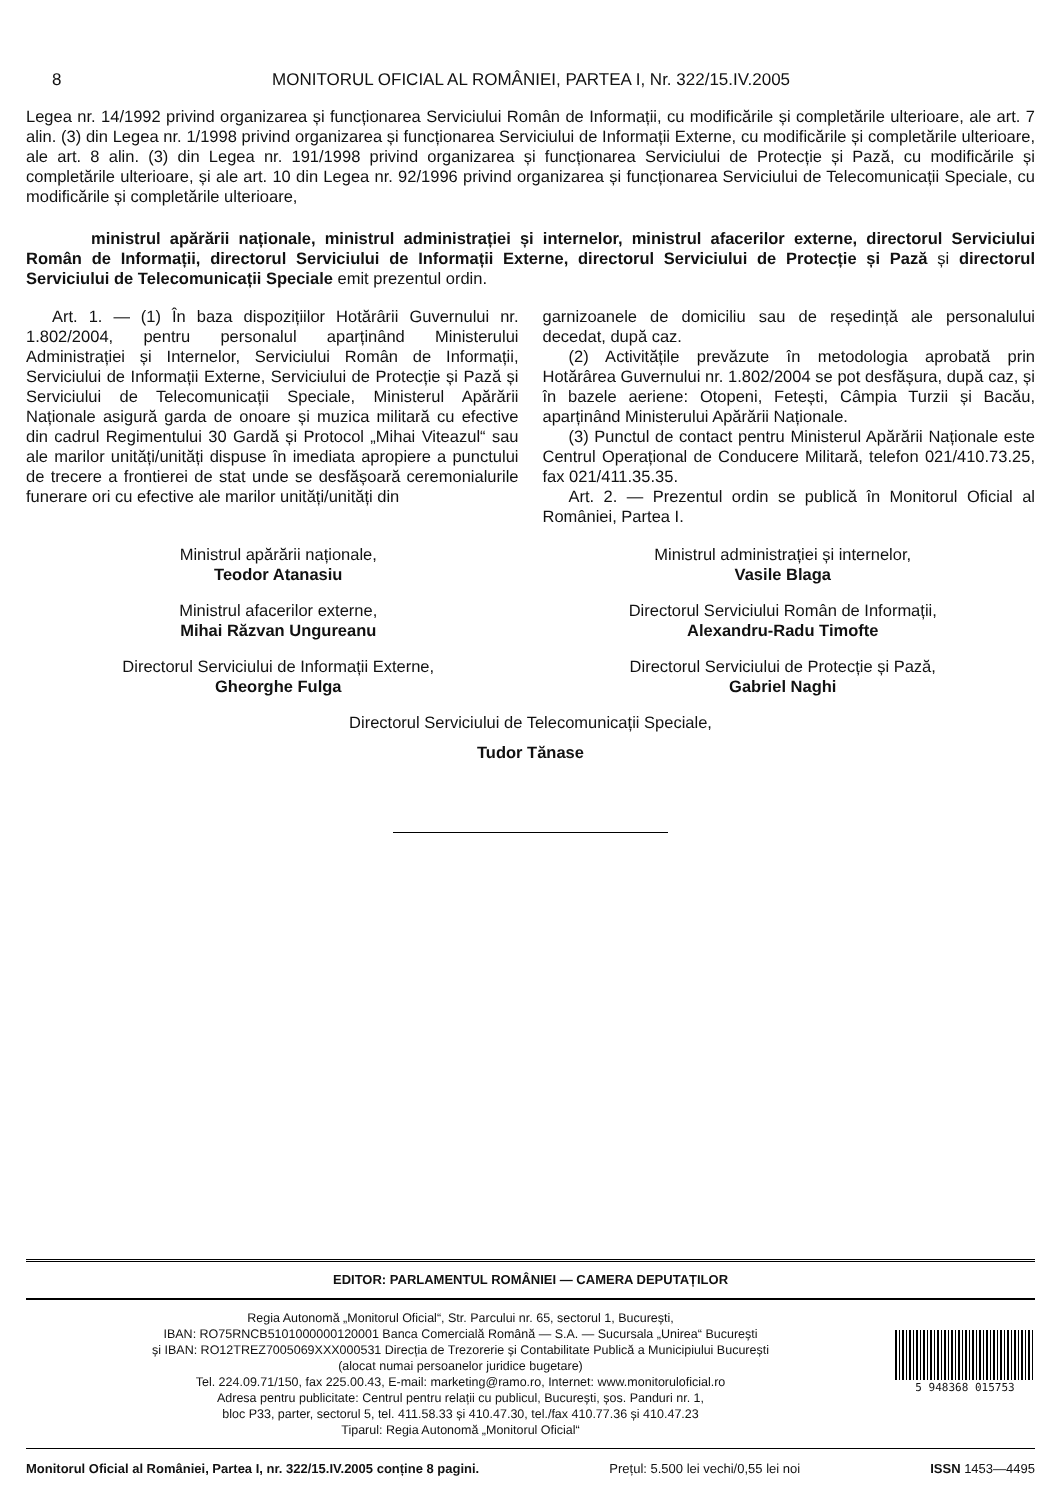8 MONITORUL OFICIAL AL ROMÂNIEI, PARTEA I, Nr. 322/15.IV.2005
Legea nr. 14/1992 privind organizarea și funcționarea Serviciului Român de Informații, cu modificările și completările ulterioare, ale art. 7 alin. (3) din Legea nr. 1/1998 privind organizarea și funcționarea Serviciului de Informații Externe, cu modificările și completările ulterioare, ale art. 8 alin. (3) din Legea nr. 191/1998 privind organizarea și funcționarea Serviciului de Protecție și Pază, cu modificările și completările ulterioare, și ale art. 10 din Legea nr. 92/1996 privind organizarea și funcționarea Serviciului de Telecomunicații Speciale, cu modificările și completările ulterioare,
ministrul apărării naționale, ministrul administrației și internelor, ministrul afacerilor externe, directorul Serviciului Român de Informații, directorul Serviciului de Informații Externe, directorul Serviciului de Protecție și Pază și directorul Serviciului de Telecomunicații Speciale emit prezentul ordin.
Art. 1. — (1) În baza dispozițiilor Hotărârii Guvernului nr. 1.802/2004, pentru personalul aparținând Ministerului Administrației și Internelor, Serviciului Român de Informații, Serviciului de Informații Externe, Serviciului de Protecție și Pază și Serviciului de Telecomunicații Speciale, Ministerul Apărării Naționale asigură garda de onoare și muzica militară cu efective din cadrul Regimentului 30 Gardă și Protocol „Mihai Viteazul“ sau ale marilor unități/unități dispuse în imediata apropiere a punctului de trecere a frontierei de stat unde se desfășoară ceremonialurile funerare ori cu efective ale marilor unități/unități din
garnizoanele de domiciliu sau de reședință ale personalului decedat, după caz.
(2) Activitățile prevăzute în metodologia aprobată prin Hotărârea Guvernului nr. 1.802/2004 se pot desfășura, după caz, și în bazele aeriene: Otopeni, Fetești, Câmpia Turzii și Bacău, aparținând Ministerului Apărării Naționale.
(3) Punctul de contact pentru Ministerul Apărării Naționale este Centrul Operațional de Conducere Militară, telefon 021/410.73.25, fax 021/411.35.35.
Art. 2. — Prezentul ordin se publică în Monitorul Oficial al României, Partea I.
Ministrul apărării naționale,
Teodor Atanasiu
Ministrul afacerilor externe,
Mihai Răzvan Ungureanu
Directorul Serviciului de Informații Externe,
Gheorghe Fulga
Ministrul administrației și internelor,
Vasile Blaga
Directorul Serviciului Român de Informații,
Alexandru-Radu Timofte
Directorul Serviciului de Protecție și Pază,
Gabriel Naghi
Directorul Serviciului de Telecomunicații Speciale,
Tudor Tănase
EDITOR: PARLAMENTUL ROMÂNIEI — CAMERA DEPUTAȚILOR
Regia Autonomă „Monitorul Oficial“, Str. Parcului nr. 65, sectorul 1, București,
IBAN: RO75RNCB5101000000120001 Banca Comercială Română — S.A. — Sucursala „Unirea“ București
și IBAN: RO12TREZ7005069XXX000531 Direcția de Trezorerie și Contabilitate Publică a Municipiului București
(alocat numai persoanelor juridice bugetare)
Tel. 224.09.71/150, fax 225.00.43, E-mail: marketing@ramo.ro, Internet: www.monitoruloficial.ro
Adresa pentru publicitate: Centrul pentru relații cu publicul, București, șos. Panduri nr. 1,
bloc P33, parter, sectorul 5, tel. 411.58.33 și 410.47.30, tel./fax 410.77.36 și 410.47.23
Tiparul: Regia Autonomă „Monitorul Oficial“
5 948368 015753
Monitorul Oficial al României, Partea I, nr. 322/15.IV.2005 conține 8 pagini. Prețul: 5.500 lei vechi/0,55 lei noi ISSN 1453—4495